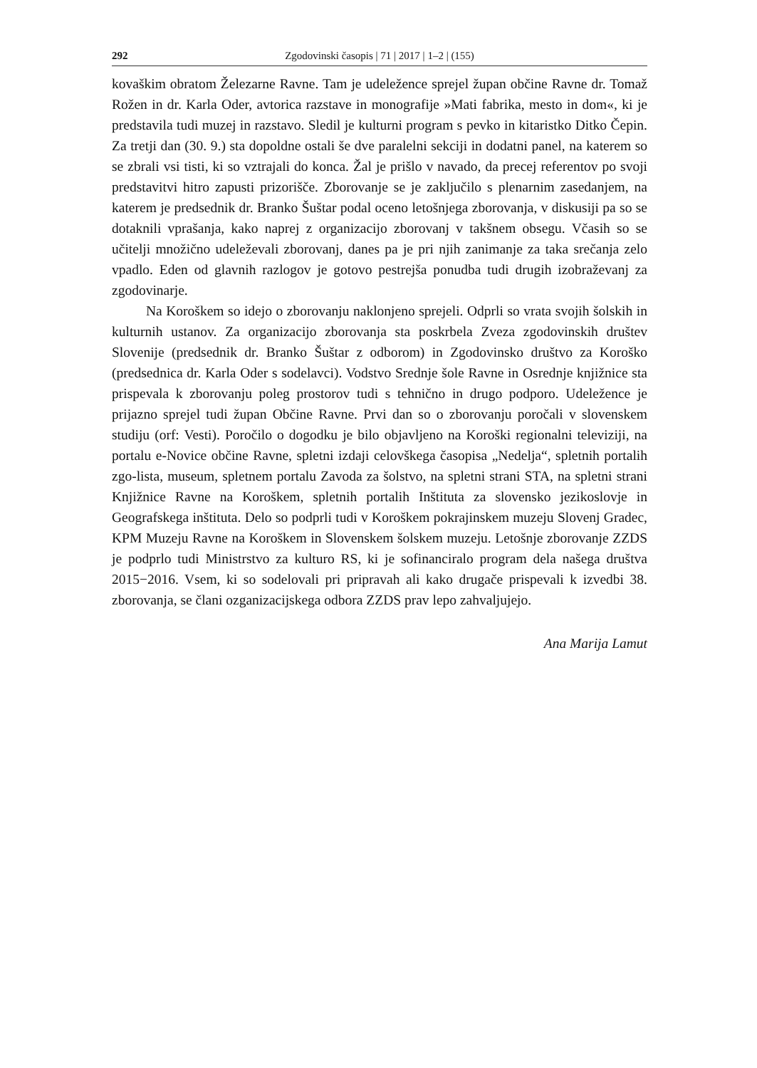292 Zgodovinski časopis | 71 | 2017 | 1–2 | (155)
kovaškim obratom Železarne Ravne. Tam je udeležence sprejel župan občine Ravne dr. Tomaž Rožen in dr. Karla Oder, avtorica razstave in monografije »Mati fabrika, mesto in dom«, ki je predstavila tudi muzej in razstavo. Sledil je kulturni program s pevko in kitaristko Ditko Čepin. Za tretji dan (30. 9.) sta dopoldne ostali še dve paralelni sekciji in dodatni panel, na katerem so se zbrali vsi tisti, ki so vztrajali do konca. Žal je prišlo v navado, da precej referentov po svoji predstavitvi hitro zapusti prizorišče. Zborovanje se je zaključilo s plenarnim zasedanjem, na katerem je predsednik dr. Branko Šuštar podal oceno letošnjega zborovanja, v diskusiji pa so se dotaknili vprašanja, kako naprej z organizacijo zborovanj v takšnem obsegu. Včasih so se učitelji množično udeleževali zborovanj, danes pa je pri njih zanimanje za taka srečanja zelo vpadlo. Eden od glavnih razlogov je gotovo pestrejša ponudba tudi drugih izobraževanj za zgodovinarje.
Na Koroškem so idejo o zborovanju naklonjeno sprejeli. Odprli so vrata svojih šolskih in kulturnih ustanov. Za organizacijo zborovanja sta poskrbela Zveza zgodovinskih društev Slovenije (predsednik dr. Branko Šuštar z odborom) in Zgodovinsko društvo za Koroško (predsednica dr. Karla Oder s sodelavci). Vodstvo Srednje šole Ravne in Osrednje knjižnice sta prispevala k zborovanju poleg prostorov tudi s tehnično in drugo podporo. Udeležence je prijazno sprejel tudi župan Občine Ravne. Prvi dan so o zborovanju poročali v slovenskem studiju (orf: Vesti). Poročilo o dogodku je bilo objavljeno na Koroški regionalni televiziji, na portalu e-Novice občine Ravne, spletni izdaji celovškega časopisa „Nedelja“, spletnih portalih zgo-lista, museum, spletnem portalu Zavoda za šolstvo, na spletni strani STA, na spletni strani Knjižnice Ravne na Koroškem, spletnih portalih Inštituta za slovensko jezikoslovje in Geografskega inštituta. Delo so podprli tudi v Koroškem pokrajinskem muzeju Slovenj Gradec, KPM Muzeju Ravne na Koroškem in Slovenskem šolskem muzeju. Letošnje zborovanje ZZDS je podprlo tudi Ministrstvo za kulturo RS, ki je sofinanciralo program dela našega društva 2015−2016. Vsem, ki so sodelovali pri pripravah ali kako drugače prispevali k izvedbi 38. zborovanja, se člani ozganizacijskega odbora ZZDS prav lepo zahvaljujejo.
Ana Marija Lamut